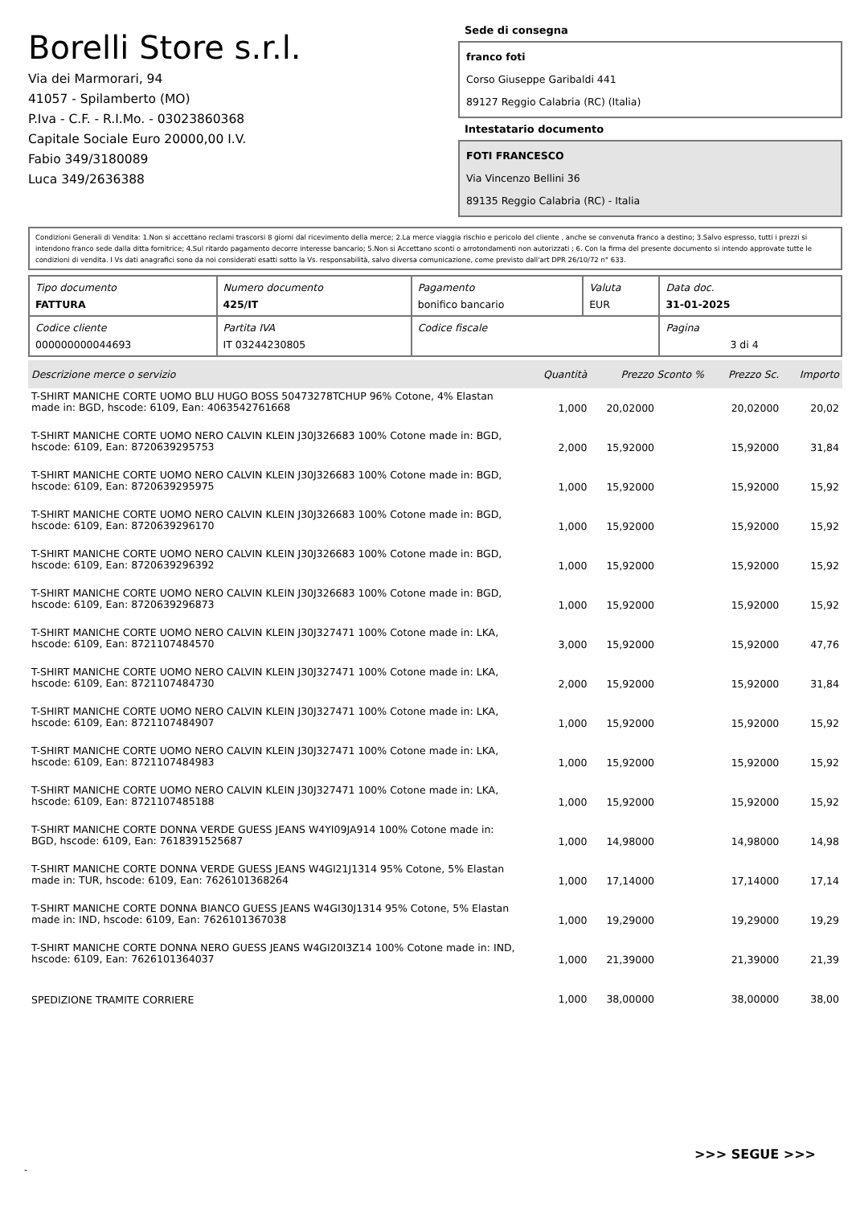Borelli Store s.r.l.
Via dei Marmorari, 94
41057 - Spilamberto (MO)
P.Iva - C.F. - R.I.Mo. - 03023860368
Capitale Sociale Euro 20000,00 I.V.
Fabio 349/3180089
Luca 349/2636388
Sede di consegna
franco foti
Corso Giuseppe Garibaldi 441
89127 Reggio Calabria (RC) (Italia)
Intestatario documento
FOTI FRANCESCO
Via Vincenzo Bellini 36
89135 Reggio Calabria (RC) - Italia
Condizioni Generali di Vendita: 1.Non si accettano reclami trascorsi 8 giorni dal ricevimento della merce; 2.La merce viaggia rischio e pericolo del cliente , anche se convenuta franco a destino; 3.Salvo espresso, tutti i prezzi si intendono franco sede dalla ditta fornitrice; 4.Sul ritardo pagamento decorre interesse bancario; 5.Non si Accettano sconti o arrotondamenti non autorizzati ; 6. Con la firma del presente documento si intendo approvate tutte le condizioni di vendita. I Vs dati anagrafici sono da noi considerati esatti sotto la Vs. responsabilità, salvo diversa comunicazione, come previsto dall'art DPR 26/10/72 n° 633.
| Tipo documento FATTURA | Numero documento 425/IT | Pagamento bonifico bancario | Valuta EUR | Data doc. 31-01-2025 |
| Codice cliente 000000000044693 | Partita IVA IT 03244230805 | Codice fiscale | | Pagina 3 di 4 |
| Descrizione merce o servizio | Quantità | Prezzo Sconto % | Prezzo Sc. | Importo |
| --- | --- | --- | --- | --- |
| T-SHIRT MANICHE CORTE UOMO BLU HUGO BOSS 50473278TCHUP 96% Cotone, 4% Elastan made in: BGD, hscode: 6109, Ean: 4063542761668 | 1,000 | 20,02000 | 20,02000 | 20,02 |
| T-SHIRT MANICHE CORTE UOMO NERO CALVIN KLEIN J30J326683 100% Cotone made in: BGD, hscode: 6109, Ean: 8720639295753 | 2,000 | 15,92000 | 15,92000 | 31,84 |
| T-SHIRT MANICHE CORTE UOMO NERO CALVIN KLEIN J30J326683 100% Cotone made in: BGD, hscode: 6109, Ean: 8720639295975 | 1,000 | 15,92000 | 15,92000 | 15,92 |
| T-SHIRT MANICHE CORTE UOMO NERO CALVIN KLEIN J30J326683 100% Cotone made in: BGD, hscode: 6109, Ean: 8720639296170 | 1,000 | 15,92000 | 15,92000 | 15,92 |
| T-SHIRT MANICHE CORTE UOMO NERO CALVIN KLEIN J30J326683 100% Cotone made in: BGD, hscode: 6109, Ean: 8720639296392 | 1,000 | 15,92000 | 15,92000 | 15,92 |
| T-SHIRT MANICHE CORTE UOMO NERO CALVIN KLEIN J30J326683 100% Cotone made in: BGD, hscode: 6109, Ean: 8720639296873 | 1,000 | 15,92000 | 15,92000 | 15,92 |
| T-SHIRT MANICHE CORTE UOMO NERO CALVIN KLEIN J30J327471 100% Cotone made in: LKA, hscode: 6109, Ean: 8721107484570 | 3,000 | 15,92000 | 15,92000 | 47,76 |
| T-SHIRT MANICHE CORTE UOMO NERO CALVIN KLEIN J30J327471 100% Cotone made in: LKA, hscode: 6109, Ean: 8721107484730 | 2,000 | 15,92000 | 15,92000 | 31,84 |
| T-SHIRT MANICHE CORTE UOMO NERO CALVIN KLEIN J30J327471 100% Cotone made in: LKA, hscode: 6109, Ean: 8721107484907 | 1,000 | 15,92000 | 15,92000 | 15,92 |
| T-SHIRT MANICHE CORTE UOMO NERO CALVIN KLEIN J30J327471 100% Cotone made in: LKA, hscode: 6109, Ean: 8721107484983 | 1,000 | 15,92000 | 15,92000 | 15,92 |
| T-SHIRT MANICHE CORTE UOMO NERO CALVIN KLEIN J30J327471 100% Cotone made in: LKA, hscode: 6109, Ean: 8721107485188 | 1,000 | 15,92000 | 15,92000 | 15,92 |
| T-SHIRT MANICHE CORTE DONNA VERDE GUESS JEANS W4YI09JA914 100% Cotone made in: BGD, hscode: 6109, Ean: 7618391525687 | 1,000 | 14,98000 | 14,98000 | 14,98 |
| T-SHIRT MANICHE CORTE DONNA VERDE GUESS JEANS W4GI21J1314 95% Cotone, 5% Elastan made in: TUR, hscode: 6109, Ean: 7626101368264 | 1,000 | 17,14000 | 17,14000 | 17,14 |
| T-SHIRT MANICHE CORTE DONNA BIANCO GUESS JEANS W4GI30J1314 95% Cotone, 5% Elastan made in: IND, hscode: 6109, Ean: 7626101367038 | 1,000 | 19,29000 | 19,29000 | 19,29 |
| T-SHIRT MANICHE CORTE DONNA NERO GUESS JEANS W4GI20I3Z14 100% Cotone made in: IND, hscode: 6109, Ean: 7626101364037 | 1,000 | 21,39000 | 21,39000 | 21,39 |
| SPEDIZIONE TRAMITE CORRIERE | 1,000 | 38,00000 | 38,00000 | 38,00 |
>>> SEGUE >>>
-